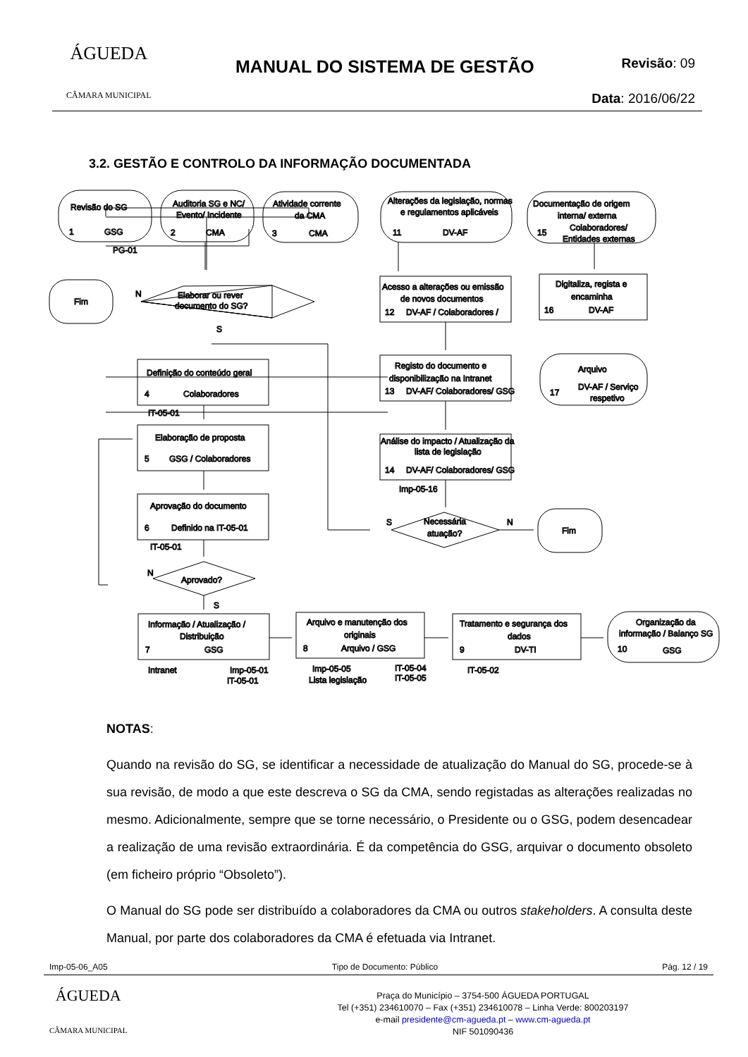ÁGUEDA
CÂMARA MUNICIPAL
MANUAL DO SISTEMA DE GESTÃO
Revisão: 09
Data: 2016/06/22
3.2. GESTÃO E CONTROLO DA INFORMAÇÃO DOCUMENTADA
Revisão do SG
Auditoria SG e NC/
Evento/ Incidente
Atividade corrente
da CMA
Alterações da legislação, normas
e regulamentos aplicáveis
Documentação de origem
interna/ externa
1
GSG
2
CMA
3
CMA
11
DV-AF
15
Colaboradores/
Entidades externas
PG-01
Fim
N
Elaborar ou rever
documento do SG?
S
Acesso a alterações ou emissão
de novos documentos
12
DV-AF / Colaboradores /
Digitaliza, regista e
encaminha
16
DV-AF
Registo do documento e
disponibilização na Intranet
13
DV-AF/ Colaboradores/ GSG
Arquivo
17
DV-AF / Serviço
respetivo
Definição do conteúdo geral
4
Colaboradores
IT-05-01
Elaboração de proposta
5
GSG / Colaboradores
Análise do impacto / Atualização da
lista de legislação
14
DV-AF/ Colaboradores/ GSG
Imp-05-16
Aprovação do documento
6
Definido na IT-05-01
IT-05-01
S
Necessária
atuação?
N
Fim
N
Aprovado?
S
Informação / Atualização /
Distribuição
7
GSG
Arquivo e manutenção dos
originais
8
Arquivo / GSG
Tratamento e segurança dos
dados
9
DV-TI
Organização da
informação / Balanço SG
10
GSG
Intranet
Imp-05-01
IT-05-01
Imp-05-05
Lista legislação
IT-05-04
IT-05-05
IT-05-02
NOTAS:
Quando na revisão do SG, se identificar a necessidade de atualização do Manual do SG, procede-se à sua revisão, de modo a que este descreva o SG da CMA, sendo registadas as alterações realizadas no mesmo. Adicionalmente, sempre que se torne necessário, o Presidente ou o GSG, podem desencadear a realização de uma revisão extraordinária. É da competência do GSG, arquivar o documento obsoleto (em ficheiro próprio “Obsoleto”).
O Manual do SG pode ser distribuído a colaboradores da CMA ou outros stakeholders. A consulta deste Manual, por parte dos colaboradores da CMA é efetuada via Intranet.
Imp-05-06_A05 Tipo de Documento: Público Pág. 12 / 19
ÁGUEDA
CÂMARA MUNICIPAL
Praça do Município – 3754-500 ÁGUEDA PORTUGAL
Tel (+351) 234610070 – Fax (+351) 234610078 – Linha Verde: 800203197
e-mail presidente@cm-agueda.pt – www.cm-agueda.pt
NIF 501090436